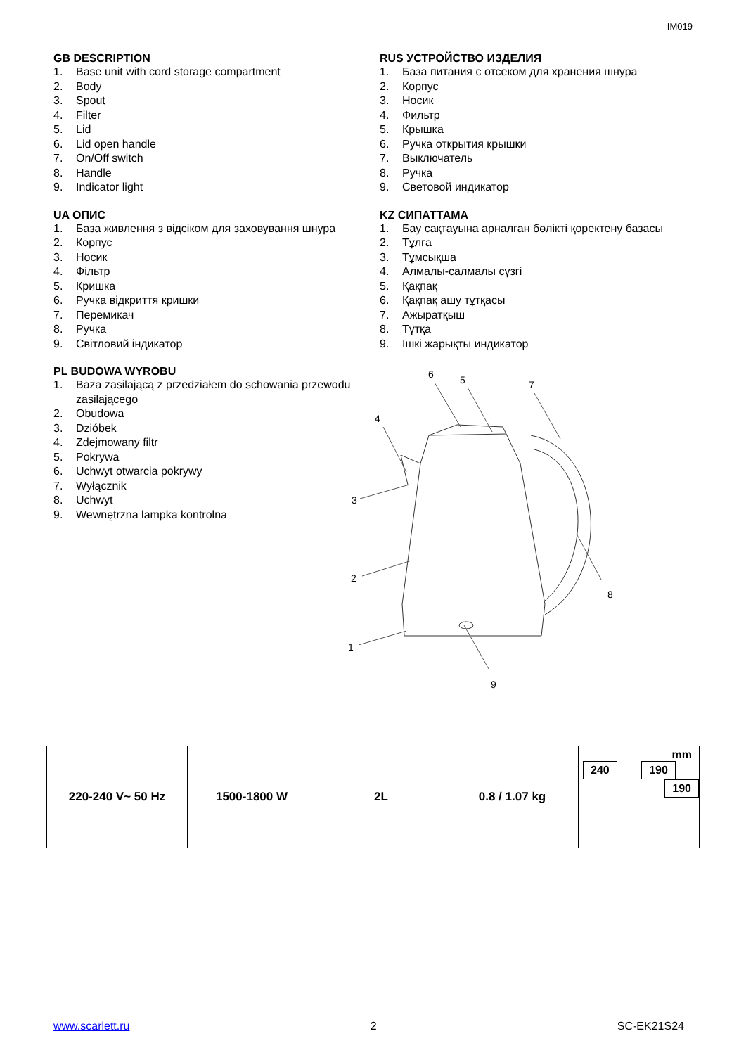IM019
GB DESCRIPTION
1. Base unit with cord storage compartment
2. Body
3. Spout
4. Filter
5. Lid
6. Lid open handle
7. On/Off switch
8. Handle
9. Indicator light
UA ОПИС
1. База живлення з відсіком для заховування шнура
2. Корпус
3. Носик
4. Фільтр
5. Кришка
6. Ручка відкриття кришки
7. Перемикач
8. Ручка
9. Світловий індикатор
PL BUDOWA WYROBU
1. Baza zasilającą z przedziałem do schowania przewodu zasilającego
2. Obudowa
3. Dzióbek
4. Zdejmowany filtr
5. Pokrywa
6. Uchwyt otwarcia pokrywy
7. Wyłącznik
8. Uchwyt
9. Wewnętrzna lampka kontrolna
RUS УСТРОЙСТВО ИЗДЕЛИЯ
1. База питания с отсеком для хранения шнура
2. Корпус
3. Носик
4. Фильтр
5. Крышка
6. Ручка открытия крышки
7. Выключатель
8. Ручка
9. Световой индикатор
KZ СИПАТТАМА
1. Бау сақтауына арналған бөлікті қоректену базасы
2. Тұлға
3. Тұмсықша
4. Алмалы-салмалы сүзгі
5. Қақпақ
6. Қақпақ ашу тұтқасы
7. Ажыратқыш
8. Тұтқа
9. Ішкі жарықты индикатор
6
5
7
4
3
2
1
8
9
| 220-240 V~ 50 Hz | 1500-1800 W | 2L | 0.8 / 1.07 kg | mm 240 190 190 |
www.scarlett.ru 2 SC-EK21S24